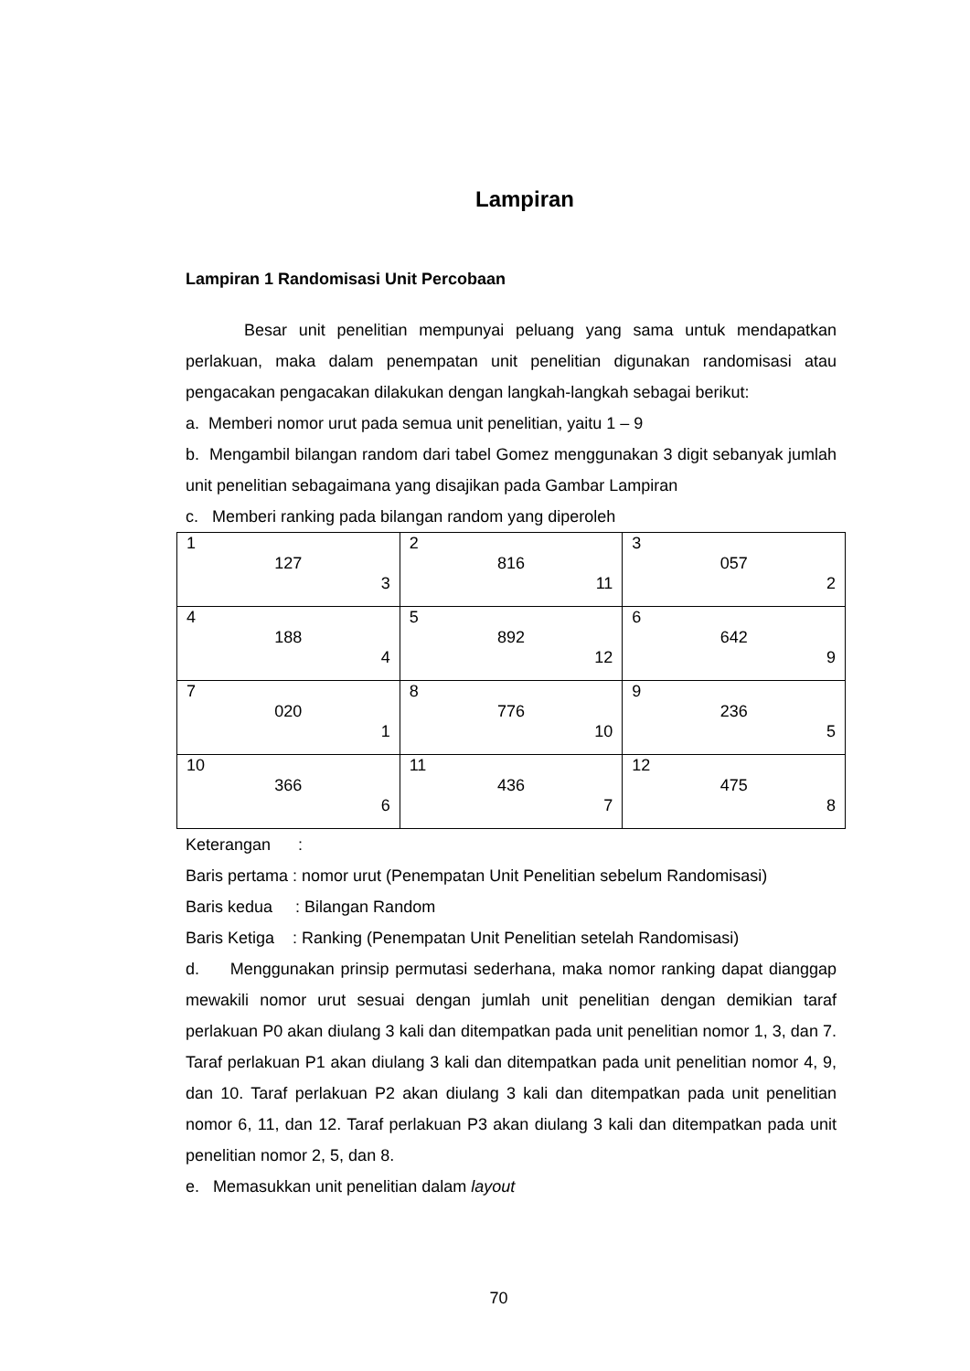Lampiran
Lampiran 1 Randomisasi Unit Percobaan
Besar unit penelitian mempunyai peluang yang sama untuk mendapatkan perlakuan, maka dalam penempatan unit penelitian digunakan randomisasi atau pengacakan pengacakan dilakukan dengan langkah-langkah sebagai berikut:
a. Memberi nomor urut pada semua unit penelitian, yaitu 1 – 9
b. Mengambil bilangan random dari tabel Gomez menggunakan 3 digit sebanyak jumlah unit penelitian sebagaimana yang disajikan pada Gambar Lampiran
c. Memberi ranking pada bilangan random yang diperoleh
| 1 127 3 | 2 816 11 | 3 057 2 |
| 4 188 4 | 5 892 12 | 6 642 9 |
| 7 020 1 | 8 776 10 | 9 236 5 |
| 10 366 6 | 11 436 7 | 12 475 8 |
Keterangan :
Baris pertama : nomor urut (Penempatan Unit Penelitian sebelum Randomisasi)
Baris kedua : Bilangan Random
Baris Ketiga : Ranking (Penempatan Unit Penelitian setelah Randomisasi)
d. Menggunakan prinsip permutasi sederhana, maka nomor ranking dapat dianggap mewakili nomor urut sesuai dengan jumlah unit penelitian dengan demikian taraf perlakuan P0 akan diulang 3 kali dan ditempatkan pada unit penelitian nomor 1, 3, dan 7. Taraf perlakuan P1 akan diulang 3 kali dan ditempatkan pada unit penelitian nomor 4, 9, dan 10. Taraf perlakuan P2 akan diulang 3 kali dan ditempatkan pada unit penelitian nomor 6, 11, dan 12. Taraf perlakuan P3 akan diulang 3 kali dan ditempatkan pada unit penelitian nomor 2, 5, dan 8.
e. Memasukkan unit penelitian dalam layout
70